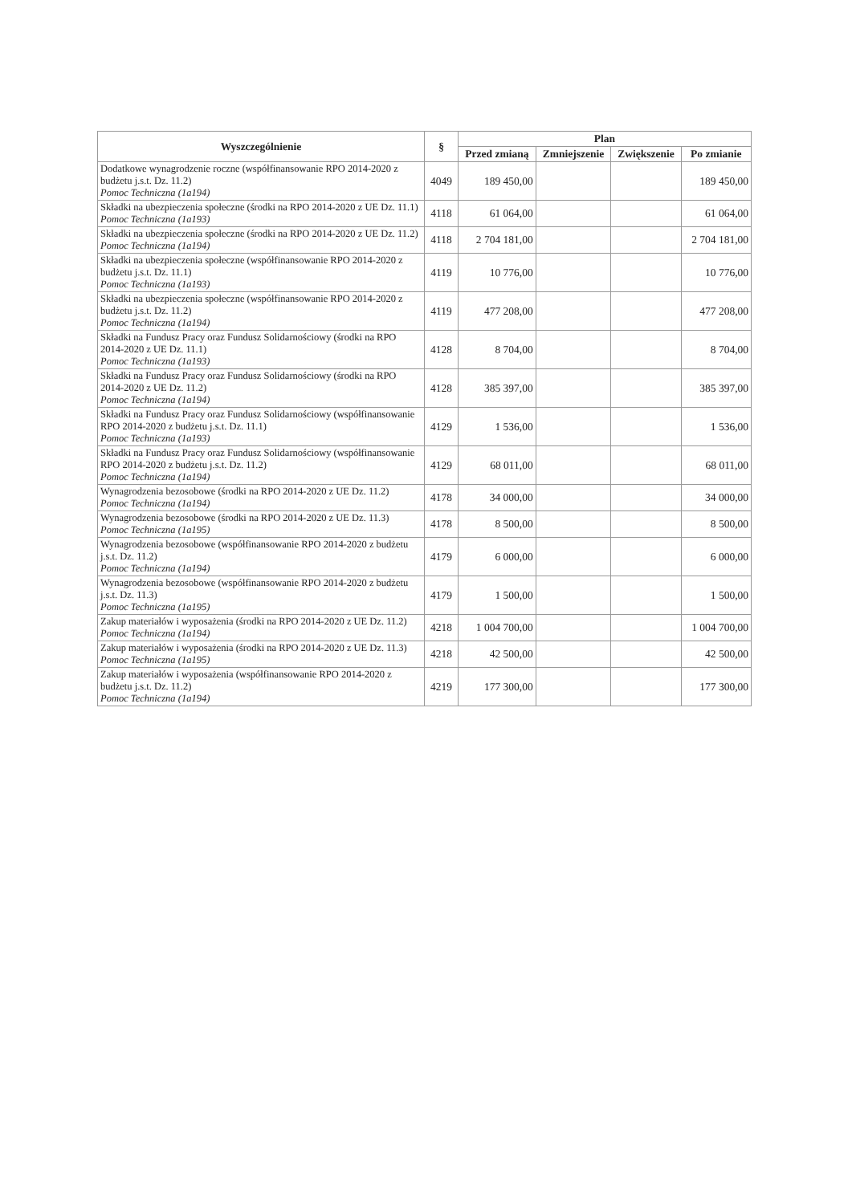| Wyszczególnienie | § | Plan | | | |
| --- | --- | --- | --- | --- | --- |
| | | Przed zmianą | Zmniejszenie | Zwiększenie | Po zmianie |
| Dodatkowe wynagrodzenie roczne (współfinansowanie RPO 2014-2020 z budżetu j.s.t. Dz. 11.2) Pomoc Techniczna (1a194) | 4049 | 189 450,00 | | | 189 450,00 |
| Składki na ubezpieczenia społeczne (środki na RPO 2014-2020 z UE Dz. 11.1) Pomoc Techniczna (1a193) | 4118 | 61 064,00 | | | 61 064,00 |
| Składki na ubezpieczenia społeczne (środki na RPO 2014-2020 z UE Dz. 11.2) Pomoc Techniczna (1a194) | 4118 | 2 704 181,00 | | | 2 704 181,00 |
| Składki na ubezpieczenia społeczne (współfinansowanie RPO 2014-2020 z budżetu j.s.t. Dz. 11.1) Pomoc Techniczna (1a193) | 4119 | 10 776,00 | | | 10 776,00 |
| Składki na ubezpieczenia społeczne (współfinansowanie RPO 2014-2020 z budżetu j.s.t. Dz. 11.2) Pomoc Techniczna (1a194) | 4119 | 477 208,00 | | | 477 208,00 |
| Składki na Fundusz Pracy oraz Fundusz Solidarnościowy (środki na RPO 2014-2020 z UE Dz. 11.1) Pomoc Techniczna (1a193) | 4128 | 8 704,00 | | | 8 704,00 |
| Składki na Fundusz Pracy oraz Fundusz Solidarnościowy (środki na RPO 2014-2020 z UE Dz. 11.2) Pomoc Techniczna (1a194) | 4128 | 385 397,00 | | | 385 397,00 |
| Składki na Fundusz Pracy oraz Fundusz Solidarnościowy (współfinansowanie RPO 2014-2020 z budżetu j.s.t. Dz. 11.1) Pomoc Techniczna (1a193) | 4129 | 1 536,00 | | | 1 536,00 |
| Składki na Fundusz Pracy oraz Fundusz Solidarnościowy (współfinansowanie RPO 2014-2020 z budżetu j.s.t. Dz. 11.2) Pomoc Techniczna (1a194) | 4129 | 68 011,00 | | | 68 011,00 |
| Wynagrodzenia bezosobowe (środki na RPO 2014-2020 z UE Dz. 11.2) Pomoc Techniczna (1a194) | 4178 | 34 000,00 | | | 34 000,00 |
| Wynagrodzenia bezosobowe (środki na RPO 2014-2020 z UE Dz. 11.3) Pomoc Techniczna (1a195) | 4178 | 8 500,00 | | | 8 500,00 |
| Wynagrodzenia bezosobowe (współfinansowanie RPO 2014-2020 z budżetu j.s.t. Dz. 11.2) Pomoc Techniczna (1a194) | 4179 | 6 000,00 | | | 6 000,00 |
| Wynagrodzenia bezosobowe (współfinansowanie RPO 2014-2020 z budżetu j.s.t. Dz. 11.3) Pomoc Techniczna (1a195) | 4179 | 1 500,00 | | | 1 500,00 |
| Zakup materiałów i wyposażenia (środki na RPO 2014-2020 z UE Dz. 11.2) Pomoc Techniczna (1a194) | 4218 | 1 004 700,00 | | | 1 004 700,00 |
| Zakup materiałów i wyposażenia (środki na RPO 2014-2020 z UE Dz. 11.3) Pomoc Techniczna (1a195) | 4218 | 42 500,00 | | | 42 500,00 |
| Zakup materiałów i wyposażenia (współfinansowanie RPO 2014-2020 z budżetu j.s.t. Dz. 11.2) Pomoc Techniczna (1a194) | 4219 | 177 300,00 | | | 177 300,00 |